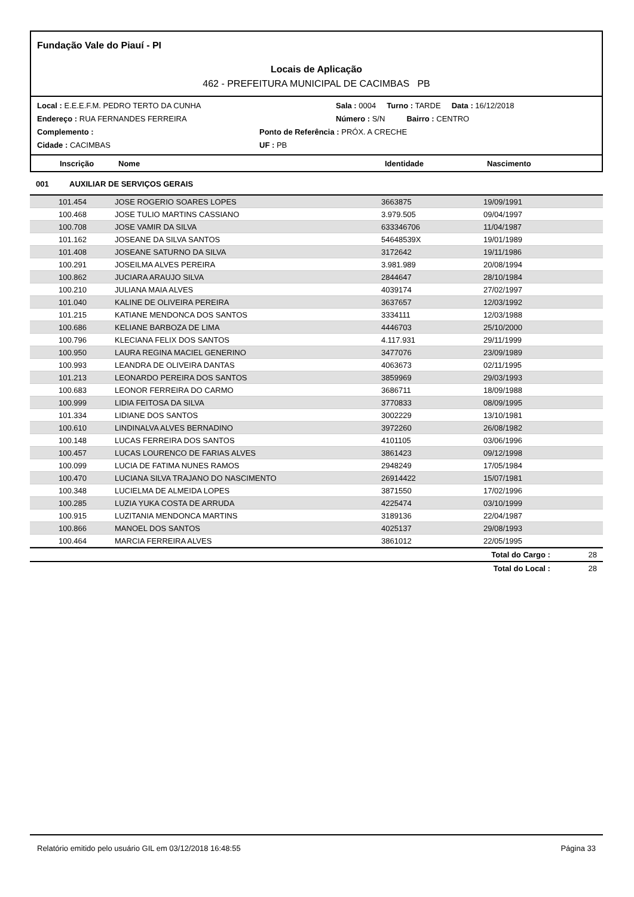Fundação Vale do Piauí - PI
Locais de Aplicação
462 - PREFEITURA MUNICIPAL DE CACIMBAS PB
Local : E.E.E.F.M. PEDRO TERTO DA CUNHA Sala : 0004 Turno : TARDE Data : 16/12/2018
Endereço : RUA FERNANDES FERREIRA Número : S/N Bairro : CENTRO
Complemento : Ponto de Referência : PRÓX. A CRECHE
Cidade : CACIMBAS UF : PB
Inscrição Nome Identidade Nascimento
001 AUXILIAR DE SERVIÇOS GERAIS
| 101.454 | JOSE ROGERIO SOARES LOPES | 3663875 | 19/09/1991 |
| 100.468 | JOSE TULIO MARTINS CASSIANO | 3.979.505 | 09/04/1997 |
| 100.708 | JOSE VAMIR DA SILVA | 633346706 | 11/04/1987 |
| 101.162 | JOSEANE DA SILVA SANTOS | 54648539X | 19/01/1989 |
| 101.408 | JOSEANE SATURNO DA SILVA | 3172642 | 19/11/1986 |
| 100.291 | JOSEILMA ALVES PEREIRA | 3.981.989 | 20/08/1994 |
| 100.862 | JUCIARA ARAUJO SILVA | 2844647 | 28/10/1984 |
| 100.210 | JULIANA MAIA ALVES | 4039174 | 27/02/1997 |
| 101.040 | KALINE DE OLIVEIRA PEREIRA | 3637657 | 12/03/1992 |
| 101.215 | KATIANE MENDONCA DOS SANTOS | 3334111 | 12/03/1988 |
| 100.686 | KELIANE BARBOZA DE LIMA | 4446703 | 25/10/2000 |
| 100.796 | KLECIANA FELIX DOS SANTOS | 4.117.931 | 29/11/1999 |
| 100.950 | LAURA REGINA MACIEL GENERINO | 3477076 | 23/09/1989 |
| 100.993 | LEANDRA DE OLIVEIRA DANTAS | 4063673 | 02/11/1995 |
| 101.213 | LEONARDO PEREIRA DOS SANTOS | 3859969 | 29/03/1993 |
| 100.683 | LEONOR FERREIRA DO CARMO | 3686711 | 18/09/1988 |
| 100.999 | LIDIA FEITOSA DA SILVA | 3770833 | 08/09/1995 |
| 101.334 | LIDIANE DOS SANTOS | 3002229 | 13/10/1981 |
| 100.610 | LINDINALVA ALVES BERNADINO | 3972260 | 26/08/1982 |
| 100.148 | LUCAS FERREIRA DOS SANTOS | 4101105 | 03/06/1996 |
| 100.457 | LUCAS LOURENCO DE FARIAS ALVES | 3861423 | 09/12/1998 |
| 100.099 | LUCIA DE FATIMA NUNES RAMOS | 2948249 | 17/05/1984 |
| 100.470 | LUCIANA SILVA TRAJANO DO NASCIMENTO | 26914422 | 15/07/1981 |
| 100.348 | LUCIELMA DE ALMEIDA LOPES | 3871550 | 17/02/1996 |
| 100.285 | LUZIA YUKA COSTA DE ARRUDA | 4225474 | 03/10/1999 |
| 100.915 | LUZITANIA MENDONCA MARTINS | 3189136 | 22/04/1987 |
| 100.866 | MANOEL DOS SANTOS | 4025137 | 29/08/1993 |
| 100.464 | MARCIA FERREIRA ALVES | 3861012 | 22/05/1995 |
Total do Cargo : 28
Total do Local : 28
Relatório emitido pelo usuário GIL em 03/12/2018 16:48:55 Página 33